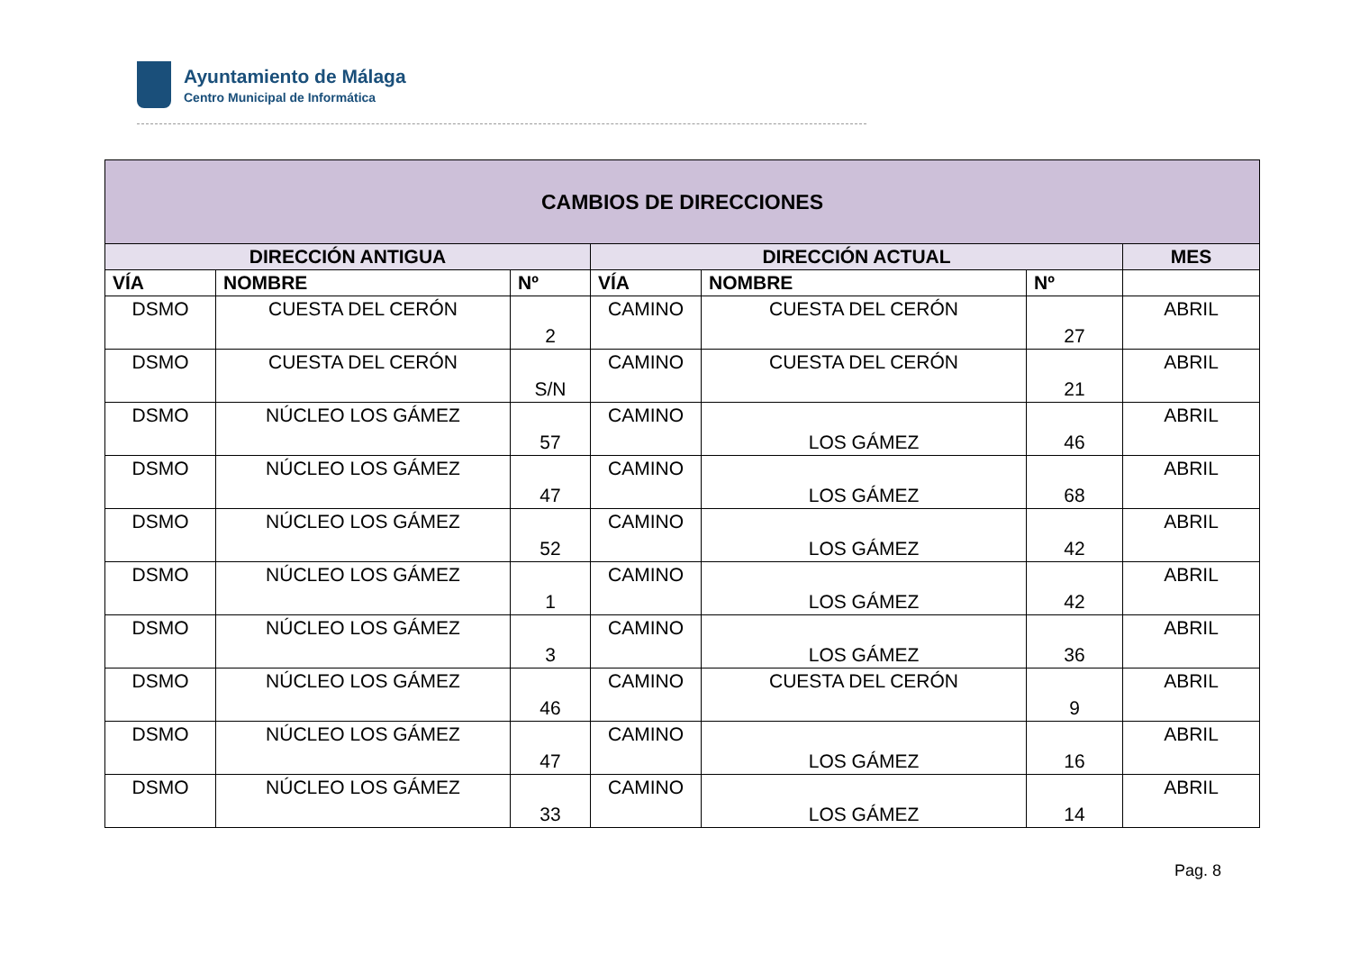Ayuntamiento de Málaga
Centro Municipal de Informática
| CAMBIOS DE DIRECCIONES | | | | | | |
| --- | --- | --- | --- | --- | --- | --- |
| DIRECCIÓN ANTIGUA | | | DIRECCIÓN ACTUAL | | | MES |
| VÍA | NOMBRE | Nº | VÍA | NOMBRE | Nº | |
| DSMO | CUESTA DEL CERÓN | 2 | CAMINO | CUESTA DEL CERÓN | 27 | ABRIL |
| DSMO | CUESTA DEL CERÓN | S/N | CAMINO | CUESTA DEL CERÓN | 21 | ABRIL |
| DSMO | NÚCLEO LOS GÁMEZ | 57 | CAMINO | LOS GÁMEZ | 46 | ABRIL |
| DSMO | NÚCLEO LOS GÁMEZ | 47 | CAMINO | LOS GÁMEZ | 68 | ABRIL |
| DSMO | NÚCLEO LOS GÁMEZ | 52 | CAMINO | LOS GÁMEZ | 42 | ABRIL |
| DSMO | NÚCLEO LOS GÁMEZ | 1 | CAMINO | LOS GÁMEZ | 42 | ABRIL |
| DSMO | NÚCLEO LOS GÁMEZ | 3 | CAMINO | LOS GÁMEZ | 36 | ABRIL |
| DSMO | NÚCLEO LOS GÁMEZ | 46 | CAMINO | CUESTA DEL CERÓN | 9 | ABRIL |
| DSMO | NÚCLEO LOS GÁMEZ | 47 | CAMINO | LOS GÁMEZ | 16 | ABRIL |
| DSMO | NÚCLEO LOS GÁMEZ | 33 | CAMINO | LOS GÁMEZ | 14 | ABRIL |
Pag. 8